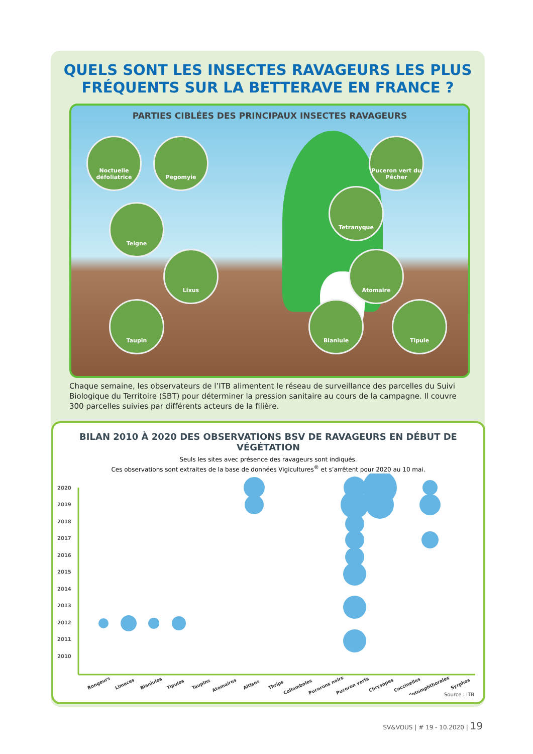QUELS SONT LES INSECTES RAVAGEURS LES PLUS FRÉQUENTS SUR LA BETTERAVE EN FRANCE ?
PARTIES CIBLÉES DES PRINCIPAUX INSECTES RAVAGEURS
Noctuelle défoliatrice
Pegomyie
Puceron vert du Pêcher
Teigne
Tetranyque
Lixus Atomaire
Taupin Blaniule Tipule
Chaque semaine, les observateurs de l’ITB alimentent le réseau de surveillance des parcelles du Suivi Biologique du Territoire (SBT) pour déterminer la pression sanitaire au cours de la campagne. Il couvre 300 parcelles suivies par différents acteurs de la filière.
BILAN 2010 À 2020 DES OBSERVATIONS BSV DE RAVAGEURS EN DÉBUT DE VÉGÉTATION
Seuls les sites avec présence des ravageurs sont indiqués.
Ces observations sont extraites de la base de données Vigicultures<sup>®</sup> et s’arrêtent pour 2020 au 10 mai.
2020
2019
2018
2017
2016
2015
2014
2013
2012
2011
2010
Rongeurs
Limaces
Blaniules
Tipules
Taupins
Atomaires
Altises
Thrips
Collemboles
Pucerons noirs
Puceron verts
Chrysopes
Coccinelles
Entomphthorales
Syrphes
Source : ITB
SV&VOUS | # 19 - 10.2020 | 19